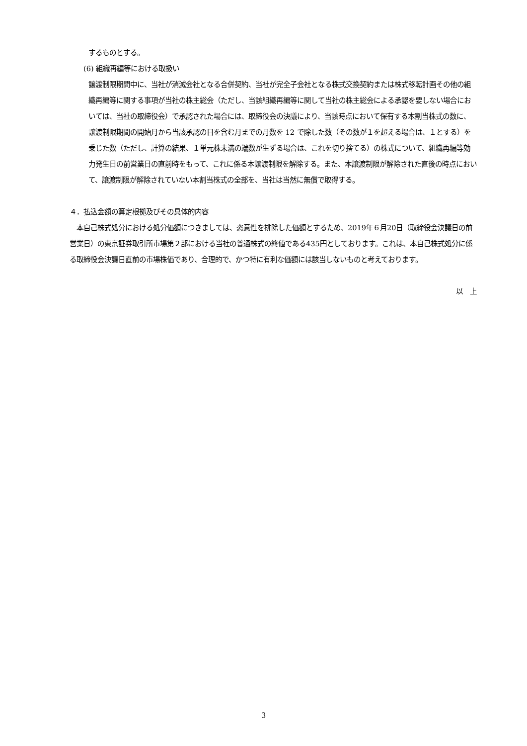するものとする。
(6) 組織再編等における取扱い
譲渡制限期間中に、当社が消滅会社となる合併契約、当社が完全子会社となる株式交換契約または株式移転計画その他の組織再編等に関する事項が当社の株主総会（ただし、当該組織再編等に関して当社の株主総会による承認を要しない場合においては、当社の取締役会）で承認された場合には、取締役会の決議により、当該時点において保有する本割当株式の数に、譲渡制限期間の開始月から当該承認の日を含む月までの月数を 12 で除した数（その数が１を超える場合は、１とする）を乗じた数（ただし、計算の結果、１単元株未満の端数が生ずる場合は、これを切り捨てる）の株式について、組織再編等効力発生日の前営業日の直前時をもって、これに係る本譲渡制限を解除する。また、本譲渡制限が解除された直後の時点において、譲渡制限が解除されていない本割当株式の全部を、当社は当然に無償で取得する。
４．払込金額の算定根拠及びその具体的内容
　本自己株式処分における処分価額につきましては、恣意性を排除した価額とするため、2019年６月20日（取締役会決議日の前営業日）の東京証券取引所市場第２部における当社の普通株式の終値である435円としております。これは、本自己株式処分に係る取締役会決議日直前の市場株価であり、合理的で、かつ特に有利な価額には該当しないものと考えております。
以　上
3